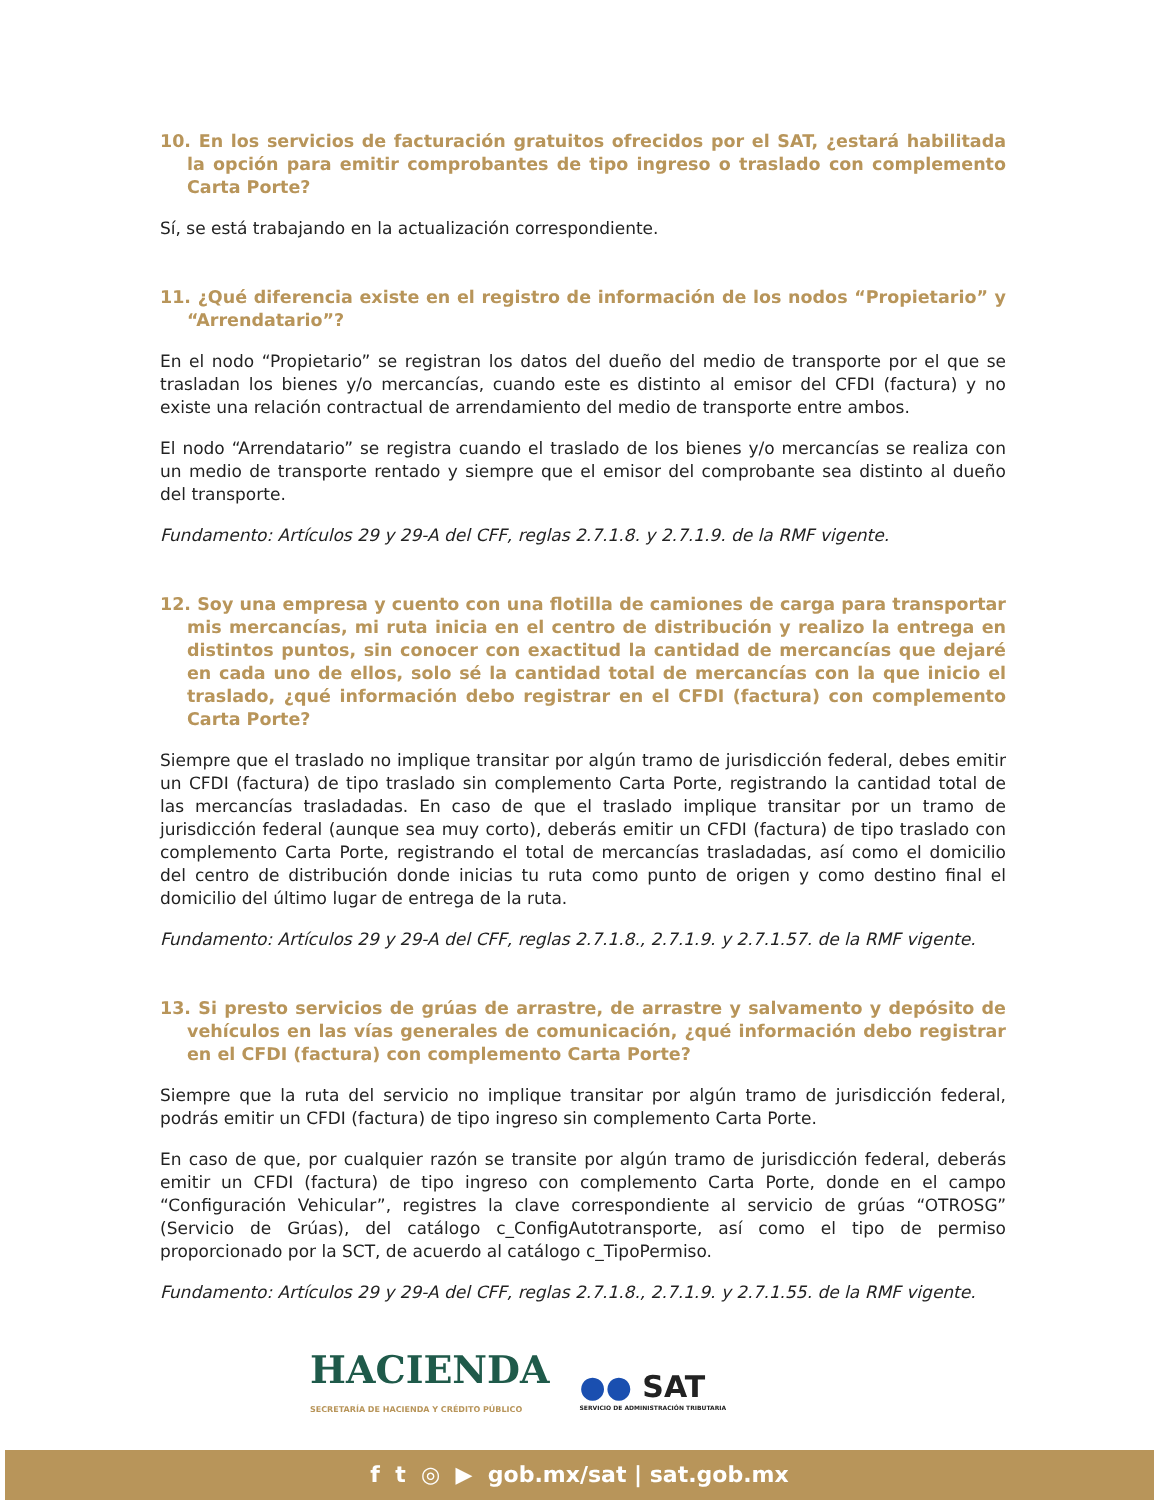10. En los servicios de facturación gratuitos ofrecidos por el SAT, ¿estará habilitada la opción para emitir comprobantes de tipo ingreso o traslado con complemento Carta Porte?
Sí, se está trabajando en la actualización correspondiente.
11. ¿Qué diferencia existe en el registro de información de los nodos “Propietario” y “Arrendatario”?
En el nodo “Propietario” se registran los datos del dueño del medio de transporte por el que se trasladan los bienes y/o mercancías, cuando este es distinto al emisor del CFDI (factura) y no existe una relación contractual de arrendamiento del medio de transporte entre ambos.
El nodo “Arrendatario” se registra cuando el traslado de los bienes y/o mercancías se realiza con un medio de transporte rentado y siempre que el emisor del comprobante sea distinto al dueño del transporte.
Fundamento: Artículos 29 y 29-A del CFF, reglas 2.7.1.8. y 2.7.1.9. de la RMF vigente.
12. Soy una empresa y cuento con una flotilla de camiones de carga para transportar mis mercancías, mi ruta inicia en el centro de distribución y realizo la entrega en distintos puntos, sin conocer con exactitud la cantidad de mercancías que dejaré en cada uno de ellos, solo sé la cantidad total de mercancías con la que inicio el traslado, ¿qué información debo registrar en el CFDI (factura) con complemento Carta Porte?
Siempre que el traslado no implique transitar por algún tramo de jurisdicción federal, debes emitir un CFDI (factura) de tipo traslado sin complemento Carta Porte, registrando la cantidad total de las mercancías trasladadas. En caso de que el traslado implique transitar por un tramo de jurisdicción federal (aunque sea muy corto), deberás emitir un CFDI (factura) de tipo traslado con complemento Carta Porte, registrando el total de mercancías trasladadas, así como el domicilio del centro de distribución donde inicias tu ruta como punto de origen y como destino final el domicilio del último lugar de entrega de la ruta.
Fundamento: Artículos 29 y 29-A del CFF, reglas 2.7.1.8., 2.7.1.9. y 2.7.1.57. de la RMF vigente.
13. Si presto servicios de grúas de arrastre, de arrastre y salvamento y depósito de vehículos en las vías generales de comunicación, ¿qué información debo registrar en el CFDI (factura) con complemento Carta Porte?
Siempre que la ruta del servicio no implique transitar por algún tramo de jurisdicción federal, podrás emitir un CFDI (factura) de tipo ingreso sin complemento Carta Porte.
En caso de que, por cualquier razón se transite por algún tramo de jurisdicción federal, deberás emitir un CFDI (factura) de tipo ingreso con complemento Carta Porte, donde en el campo “Configuración Vehicular”, registres la clave correspondiente al servicio de grúas “OTROSG” (Servicio de Grúas), del catálogo c_ConfigAutotransporte, así como el tipo de permiso proporcionado por la SCT, de acuerdo al catálogo c_TipoPermiso.
Fundamento: Artículos 29 y 29-A del CFF, reglas 2.7.1.8., 2.7.1.9. y 2.7.1.55. de la RMF vigente.
HACIENDA
SECRETARÍA DE HACIENDA Y CRÉDITO PÚBLICO
●● SAT
SERVICIO DE ADMINISTRACIÓN TRIBUTARIA
f t ◎ ▶ gob.mx/sat | sat.gob.mx